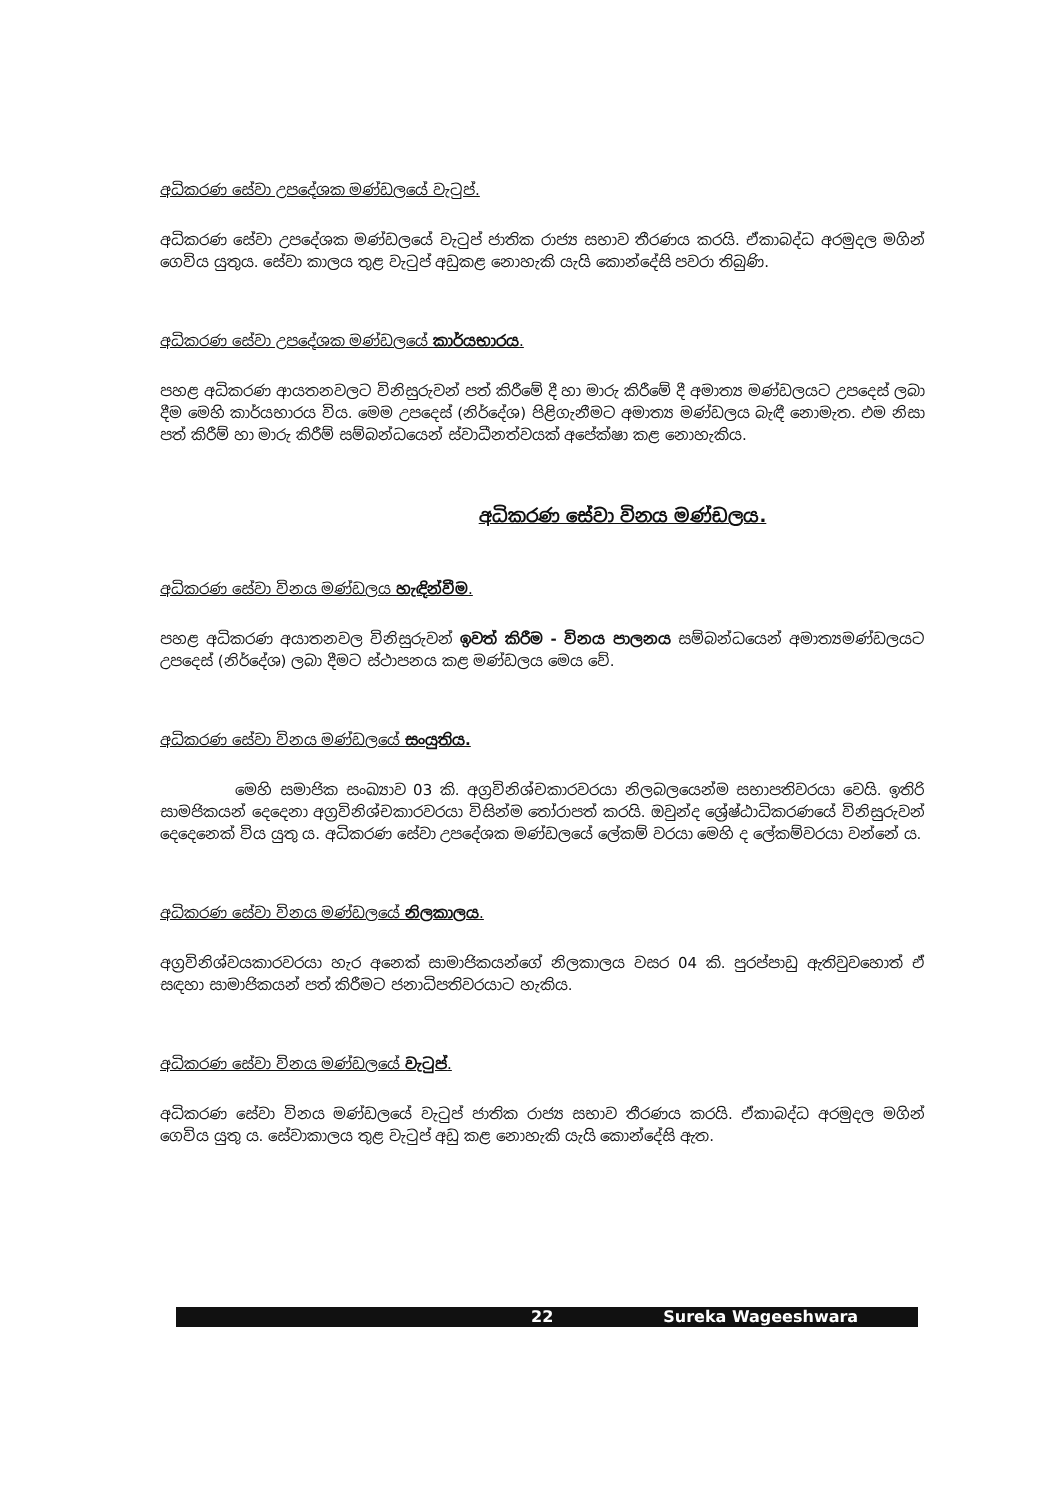අධිකරණ සේවා උපදේශක මණ්ඩලයේ වැටුප්.
අධිකරණ සේවා උපදේශක මණ්ඩලයේ වැටුප් ජාතික රාජ්‍ය සභාව තීරණය කරයි. ඒකාබද්ධ අරමුදල මගින් ගෙවිය යුතුය. සේවා කාලය තුළ වැටුප් අඩුකළ නොහැකි යැයි කොන්දේසි පවරා තිබුණි.
අධිකරණ සේවා උපදේශක මණ්ඩලයේ කාර්යභාරය.
පහළ අධිකරණ ආයතනවලට විනිසුරුවන් පත් කිරීමේ දී හා මාරු කිරීමේ දී අමාත්‍ය මණ්ඩලයට උපදෙස් ලබා දීම මෙහි කාර්යභාරය විය. මෙම උපදෙස් (නිර්දේශ) පිළිගැනීමට අමාත්‍ය මණ්ඩලය බැඳී නොමැත. එම නිසා පත් කිරීම් හා මාරු කිරීම් සම්බන්ධයෙන් ස්වාධීනත්වයක් අපේක්ෂා කළ නොහැකිය.
අධිකරණ සේවා විනය මණ්ඩලය.
අධිකරණ සේවා විනය මණ්ඩලය හැඳින්වීම.
පහළ අධිකරණ අයාතනවල විනිසුරුවන් ඉවත් කිරීම - විනය පාලනය සම්බන්ධයෙන් අමාත්‍යමණ්ඩලයට උපදෙස් (නිර්දේශ) ලබා දීමට ස්ථාපනය කළ මණ්ඩලය මෙය වේ.
අධිකරණ සේවා විනය මණ්ඩලයේ සංයුතිය.
මෙහි සමාජික සංඛ්‍යාව 03 කි. අග්‍රවිනිශ්චකාරවරයා නිලබලයෙන්ම සභාපතිවරයා වෙයි. ඉතිරි සාමජිකයන් දෙදෙනා අග්‍රවිනිශ්චකාරවරයා විසින්ම තෝරාපත් කරයි. ඔවුන්ද ශ්‍රේෂ්ඨාධිකරණයේ විනිසුරුවන් දෙදෙනෙක් විය යුතු ය. අධිකරණ සේවා උපදේශක මණ්ඩලයේ ලේකම් වරයා මෙහි ද ලේකම්වරයා වන්නේ ය.
අධිකරණ සේවා විනය මණ්ඩලයේ නිලකාලය.
අග්‍රවිනිශ්වයකාරවරයා හැර අනෙක් සාමාජිකයන්ගේ නිලකාලය වසර 04 කි. පුරප්පාඩු ඇතිවුවහොත් ඒ සඳහා සාමාජිකයන් පත් කිරීමට ජනාධිපතිවරයාට හැකිය.
අධිකරණ සේවා විනය මණ්ඩලයේ වැටුප්.
අධිකරණ සේවා විනය මණ්ඩලයේ වැටුප් ජාතික රාජ්‍ය සභාව තීරණය කරයි. ඒකාබද්ධ අරමුදල මගින් ගෙවිය යුතු ය. සේවාකාලය තුළ වැටුප් අඩු කළ නොහැකි යැයි කොන්දේසි ඇත.
22 Sureka Wageeshwara